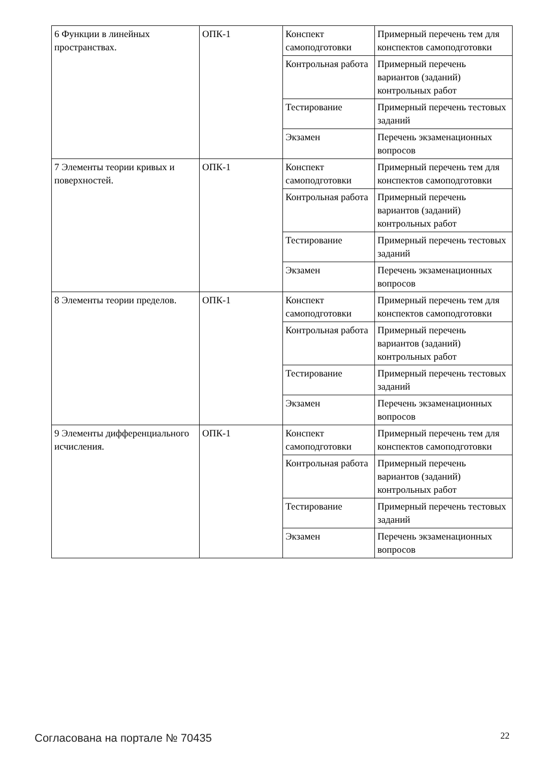| 6 Функции в линейных пространствах. | ОПК-1 | Конспект самоподготовки | Примерный перечень тем для конспектов самоподготовки |
| | | Контрольная работа | Примерный перечень вариантов (заданий) контрольных работ |
| | | Тестирование | Примерный перечень тестовых заданий |
| | | Экзамен | Перечень экзаменационных вопросов |
| 7 Элементы теории кривых и поверхностей. | ОПК-1 | Конспект самоподготовки | Примерный перечень тем для конспектов самоподготовки |
| | | Контрольная работа | Примерный перечень вариантов (заданий) контрольных работ |
| | | Тестирование | Примерный перечень тестовых заданий |
| | | Экзамен | Перечень экзаменационных вопросов |
| 8 Элементы теории пределов. | ОПК-1 | Конспект самоподготовки | Примерный перечень тем для конспектов самоподготовки |
| | | Контрольная работа | Примерный перечень вариантов (заданий) контрольных работ |
| | | Тестирование | Примерный перечень тестовых заданий |
| | | Экзамен | Перечень экзаменационных вопросов |
| 9 Элементы дифференциального исчисления. | ОПК-1 | Конспект самоподготовки | Примерный перечень тем для конспектов самоподготовки |
| | | Контрольная работа | Примерный перечень вариантов (заданий) контрольных работ |
| | | Тестирование | Примерный перечень тестовых заданий |
| | | Экзамен | Перечень экзаменационных вопросов |
Согласована на портале № 70435 22